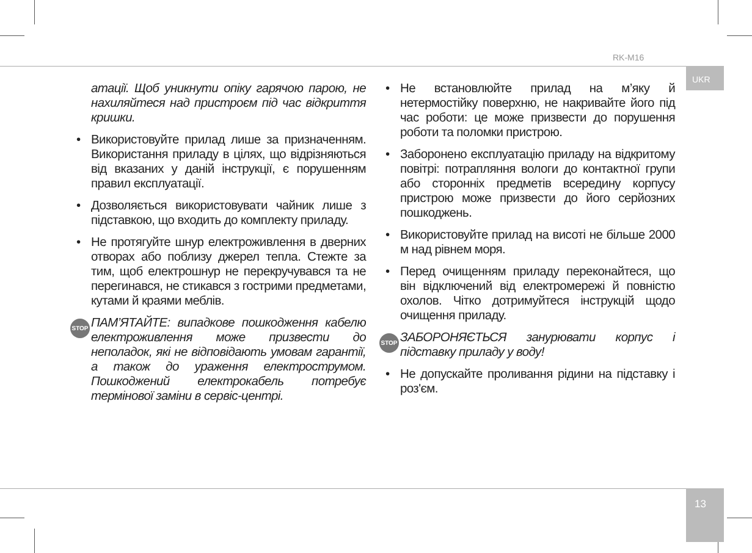RK-M16
UKR
атації. Щоб уникнути опіку гарячою парою, не нахиляйтеся над пристроєм під час відкриття кришки.
• Використовуйте прилад лише за призначенням. Використання приладу в цілях, що відрізняються від вказаних у даній інструкції, є порушенням правил експлуатації.
• Дозволяється використовувати чайник лише з підставкою, що входить до комплекту приладу.
• Не протягуйте шнур електроживлення в дверних отворах або поблизу джерел тепла. Стежте за тим, щоб електрошнур не перекручувався та не перегинався, не стикався з гострими предметами, кутами й краями меблів.
STOP ПАМ’ЯТАЙТЕ: випадкове пошкодження кабелю електроживлення може призвести до неполадок, які не відповідають умовам гарантії, а також до ураження електрострумом. Пошкоджений електрокабель потребує термінової заміни в сервіс-центрі.
• Не встановлюйте прилад на м’яку й нетермостійку поверхню, не накривайте його під час роботи: це може призвести до порушення роботи та поломки пристрою.
• Заборонено експлуатацію приладу на відкритому повітрі: потрапляння вологи до контактної групи або сторонніх предметів всередину корпусу пристрою може призвести до його серйозних пошкоджень.
• Використовуйте прилад на висоті не більше 2000 м над рівнем моря.
• Перед очищенням приладу переконайтеся, що він відключений від електромережі й повністю охолов. Чітко дотримуйтеся інструкцій щодо очищення приладу.
STOP ЗАБОРОНЯЄТЬСЯ занурювати корпус і підставку приладу у воду!
• Не допускайте проливання рідини на підставку і роз'єм.
13